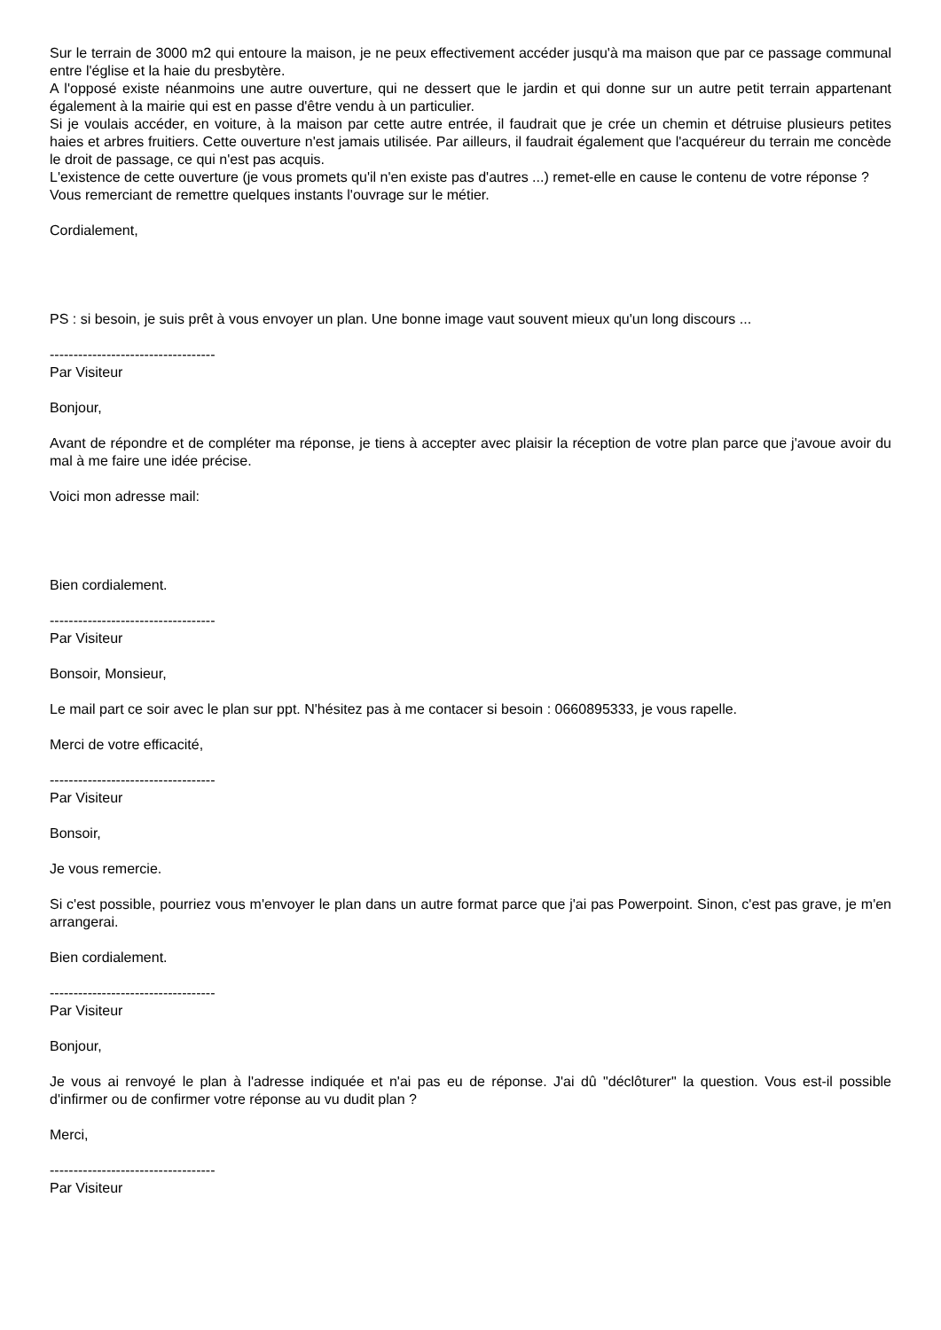Sur le terrain de 3000 m2 qui entoure la maison, je ne peux effectivement accéder jusqu'à ma maison que par ce passage communal entre l'église et la haie du presbytère.
A l'opposé existe néanmoins une autre ouverture, qui ne dessert que le jardin et qui donne sur un autre petit terrain appartenant également à la mairie qui est en passe d'être vendu à un particulier.
Si je voulais accéder, en voiture, à la maison par cette autre entrée, il faudrait que je crée un chemin et détruise plusieurs petites haies et arbres fruitiers. Cette ouverture n'est jamais utilisée. Par ailleurs, il faudrait également que l'acquéreur du terrain me concède le droit de passage, ce qui n'est pas acquis.
L'existence de cette ouverture (je vous promets qu'il n'en existe pas d'autres ...) remet-elle en cause le contenu de votre réponse ?
Vous remerciant de remettre quelques instants l'ouvrage sur le métier.
Cordialement,
PS : si besoin, je suis prêt à vous envoyer un plan. Une bonne image vaut souvent mieux qu'un long discours ...
-----------------------------------
Par Visiteur
Bonjour,
Avant de répondre et de compléter ma réponse, je tiens à accepter avec plaisir la réception de votre plan parce que j'avoue avoir du mal à me faire une idée précise.
Voici mon adresse mail:
Bien cordialement.
-----------------------------------
Par Visiteur
Bonsoir, Monsieur,
Le mail part ce soir avec le plan sur ppt. N'hésitez pas à me contacer si besoin : 0660895333, je vous rapelle.
Merci de votre efficacité,
-----------------------------------
Par Visiteur
Bonsoir,
Je vous remercie.
Si c'est possible, pourriez vous m'envoyer le plan dans un autre format parce que j'ai pas Powerpoint. Sinon, c'est pas grave, je m'en arrangerai.
Bien cordialement.
-----------------------------------
Par Visiteur
Bonjour,
Je vous ai renvoyé le plan à l'adresse indiquée et n'ai pas eu de réponse. J'ai dû "déclôturer" la question. Vous est-il possible d'infirmer ou de confirmer votre réponse au vu dudit plan ?
Merci,
-----------------------------------
Par Visiteur